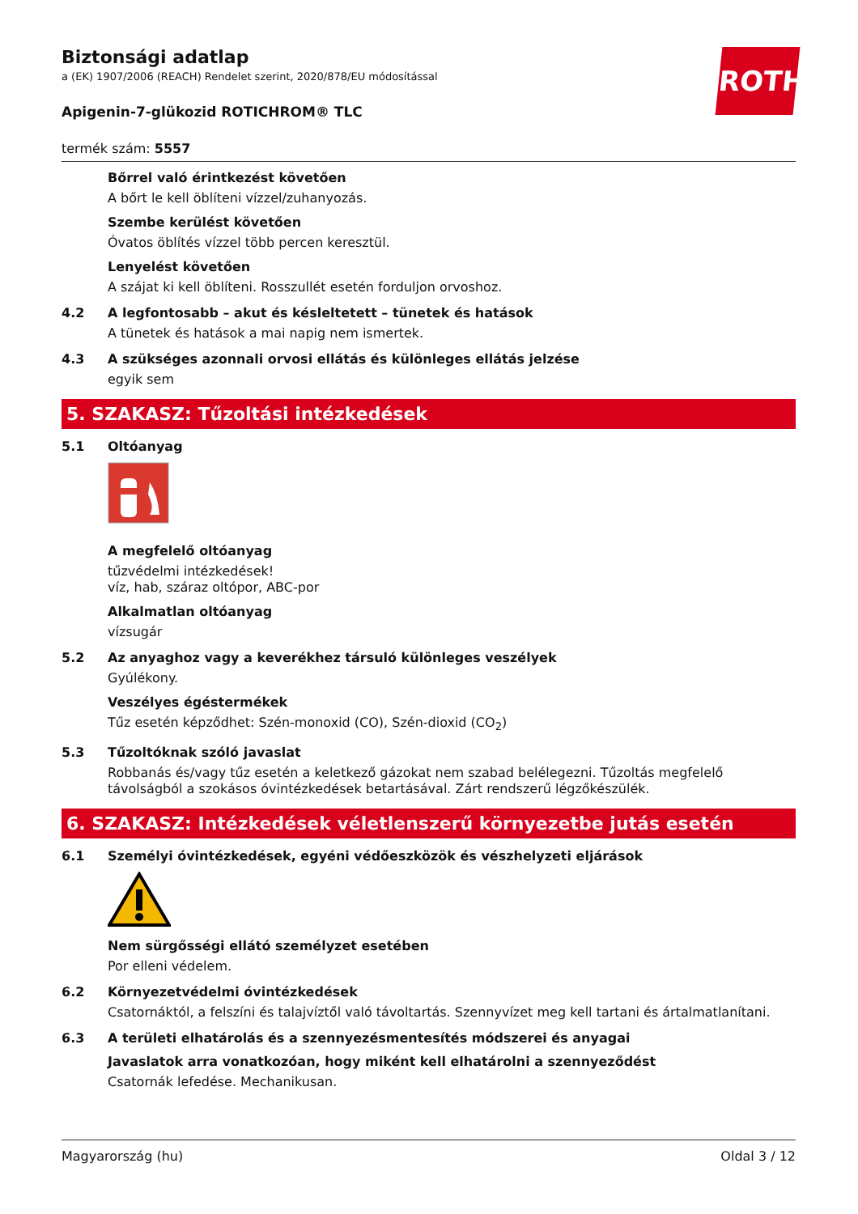Biztonsági adatlap
a (EK) 1907/2006 (REACH) Rendelet szerint, 2020/878/EU módosítással
Apigenin-7-glükozid ROTICHROM® TLC
termék szám: 5557
ROTH
Bőrrel való érintkezést követően
A bőrt le kell öblíteni vízzel/zuhanyozás.
Szembe kerülést követően
Óvatos öblítés vízzel több percen keresztül.
Lenyelést követően
A szájat ki kell öblíteni. Rosszullét esetén forduljon orvoshoz.
4.2 A legfontosabb – akut és késleltetett – tünetek és hatások
A tünetek és hatások a mai napig nem ismertek.
4.3 A szükséges azonnali orvosi ellátás és különleges ellátás jelzése
egyik sem
5. SZAKASZ: Tűzoltási intézkedések
5.1 Oltóanyag
A megfelelő oltóanyag
tűzvédelmi intézkedések!
víz, hab, száraz oltópor, ABC-por
Alkalmatlan oltóanyag
vízsugár
5.2 Az anyaghoz vagy a keverékhez társuló különleges veszélyek
Gyúlékony.
Veszélyes égéstermékek
Tűz esetén képződhet: Szén-monoxid (CO), Szén-dioxid (CO<sub>2</sub>)
5.3 Tűzoltóknak szóló javaslat
Robbanás és/vagy tűz esetén a keletkező gázokat nem szabad belélegezni. Tűzoltás megfelelő távolságból a szokásos óvintézkedések betartásával. Zárt rendszerű légzőkészülék.
6. SZAKASZ: Intézkedések véletlenszerű környezetbe jutás esetén
6.1 Személyi óvintézkedések, egyéni védőeszközök és vészhelyzeti eljárások
Nem sürgősségi ellátó személyzet esetében
Por elleni védelem.
6.2 Környezetvédelmi óvintézkedések
Csatornáktól, a felszíni és talajvíztől való távoltartás. Szennyvízet meg kell tartani és ártalmatlanítani.
6.3 A területi elhatárolás és a szennyezésmentesítés módszerei és anyagai
Javaslatok arra vonatkozóan, hogy miként kell elhatárolni a szennyeződést
Csatornák lefedése. Mechanikusan.
Magyarország (hu) Oldal 3 / 12